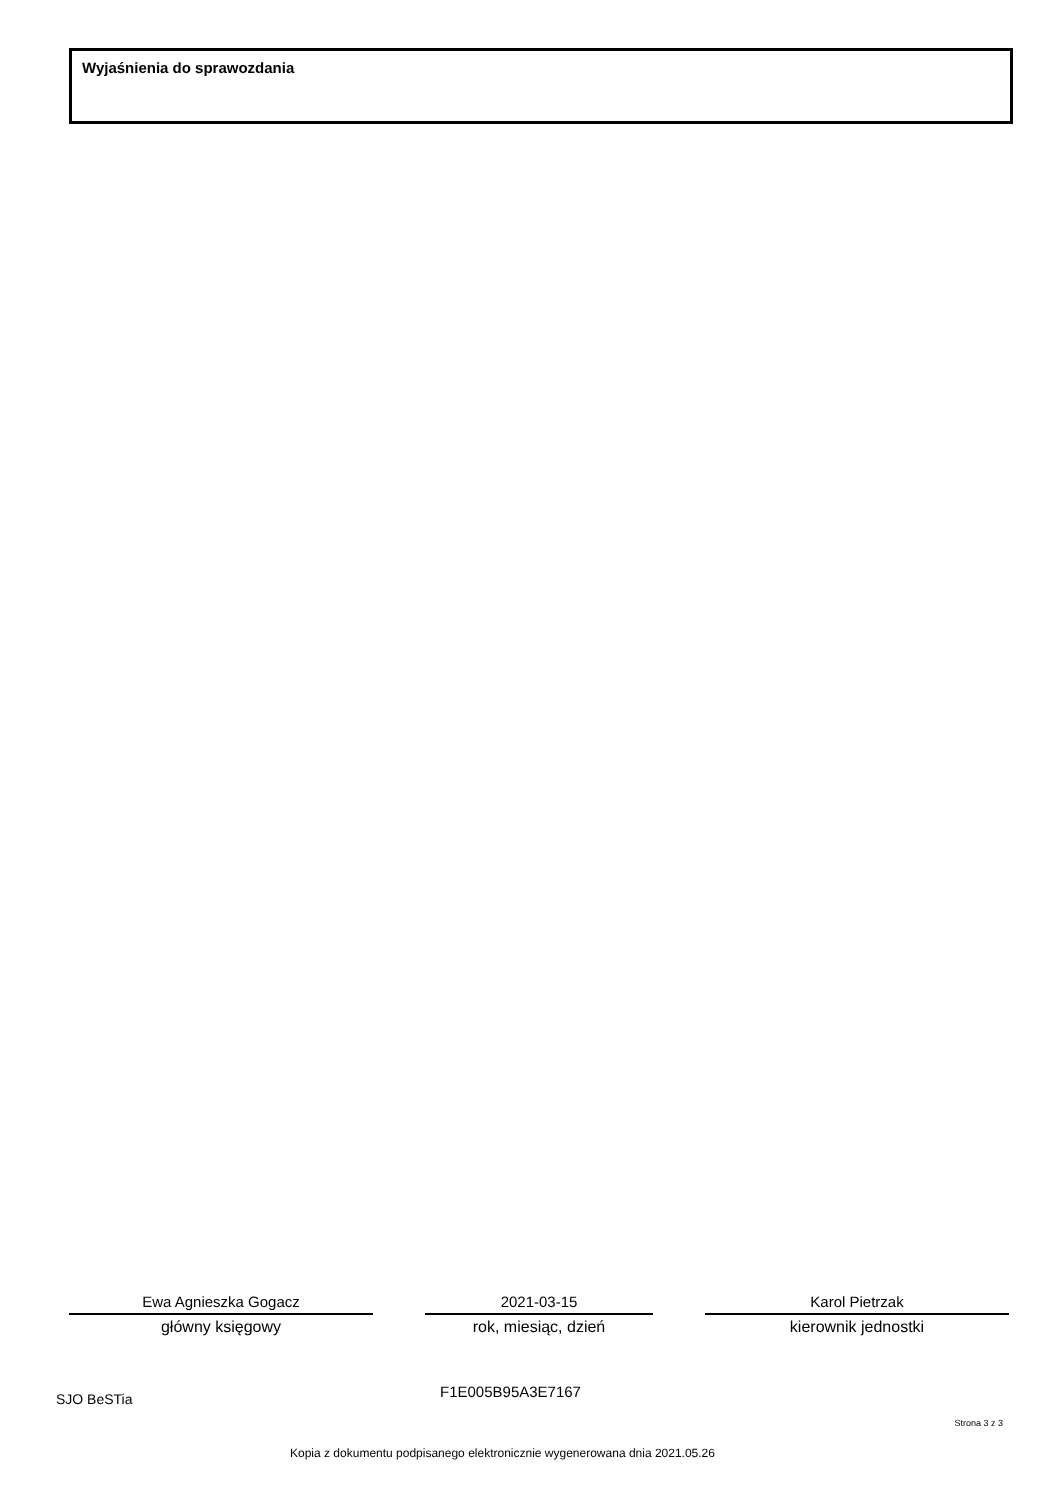Wyjaśnienia do sprawozdania
Ewa Agnieszka Gogacz
główny księgowy
2021-03-15
rok, miesiąc, dzień
Karol Pietrzak
kierownik jednostki
SJO BeSTia F1E005B95A3E7167
Strona 3 z 3
Kopia z dokumentu podpisanego elektronicznie wygenerowana dnia 2021.05.26